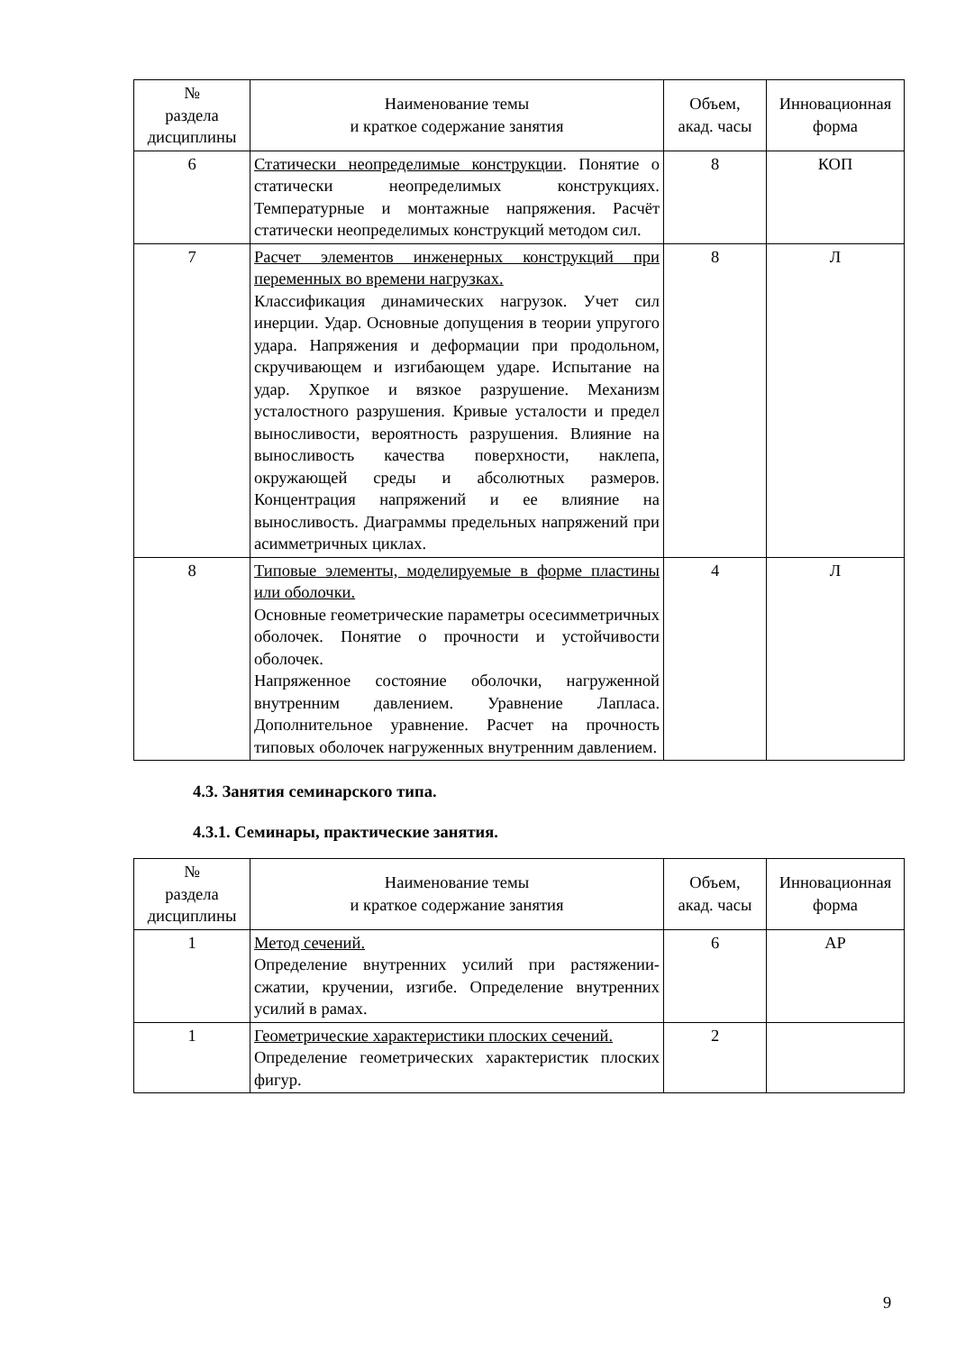| № раздела дисциплины | Наименование темы и краткое содержание занятия | Объем, акад. часы | Инновационная форма |
| --- | --- | --- | --- |
| 6 | Статически неопределимые конструкции . Понятие о статически неопределимых конструкциях. Температурные и монтажные напряжения. Расчёт статически неопределимых конструкций методом сил. | 8 | КОП |
| 7 | Расчет элементов инженерных конструкций при переменных во времени нагрузках. Классификация динамических нагрузок. Учет сил инерции. Удар. Основные допущения в теории упругого удара. Напряжения и деформации при продольном, скручивающем и изгибающем ударе. Испытание на удар. Хрупкое и вязкое разрушение. Механизм усталостного разрушения. Кривые усталости и предел выносливости, вероятность разрушения. Влияние на выносливость качества поверхности, наклепа, окружающей среды и абсолютных размеров. Концентрация напряжений и ее влияние на выносливость. Диаграммы предельных напряжений при асимметричных циклах. | 8 | Л |
| 8 | Типовые элементы, моделируемые в форме пластины или оболочки. Основные геометрические параметры осесимметричных оболочек. Понятие о прочности и устойчивости оболочек. Напряженное состояние оболочки, нагруженной внутренним давлением. Уравнение Лапласа. Дополнительное уравнение. Расчет на прочность типовых оболочек нагруженных внутренним давлением. | 4 | Л |
4.3. Занятия семинарского типа.
4.3.1. Семинары, практические занятия.
| № раздела дисциплины | Наименование темы и краткое содержание занятия | Объем, акад. часы | Инновационная форма |
| --- | --- | --- | --- |
| 1 | Метод сечений. Определение внутренних усилий при растяжении-сжатии, кручении, изгибе. Определение внутренних усилий в рамах. | 6 | АР |
| 1 | Геометрические характеристики плоских сечений. Определение геометрических характеристик плоских фигур. | 2 | |
9